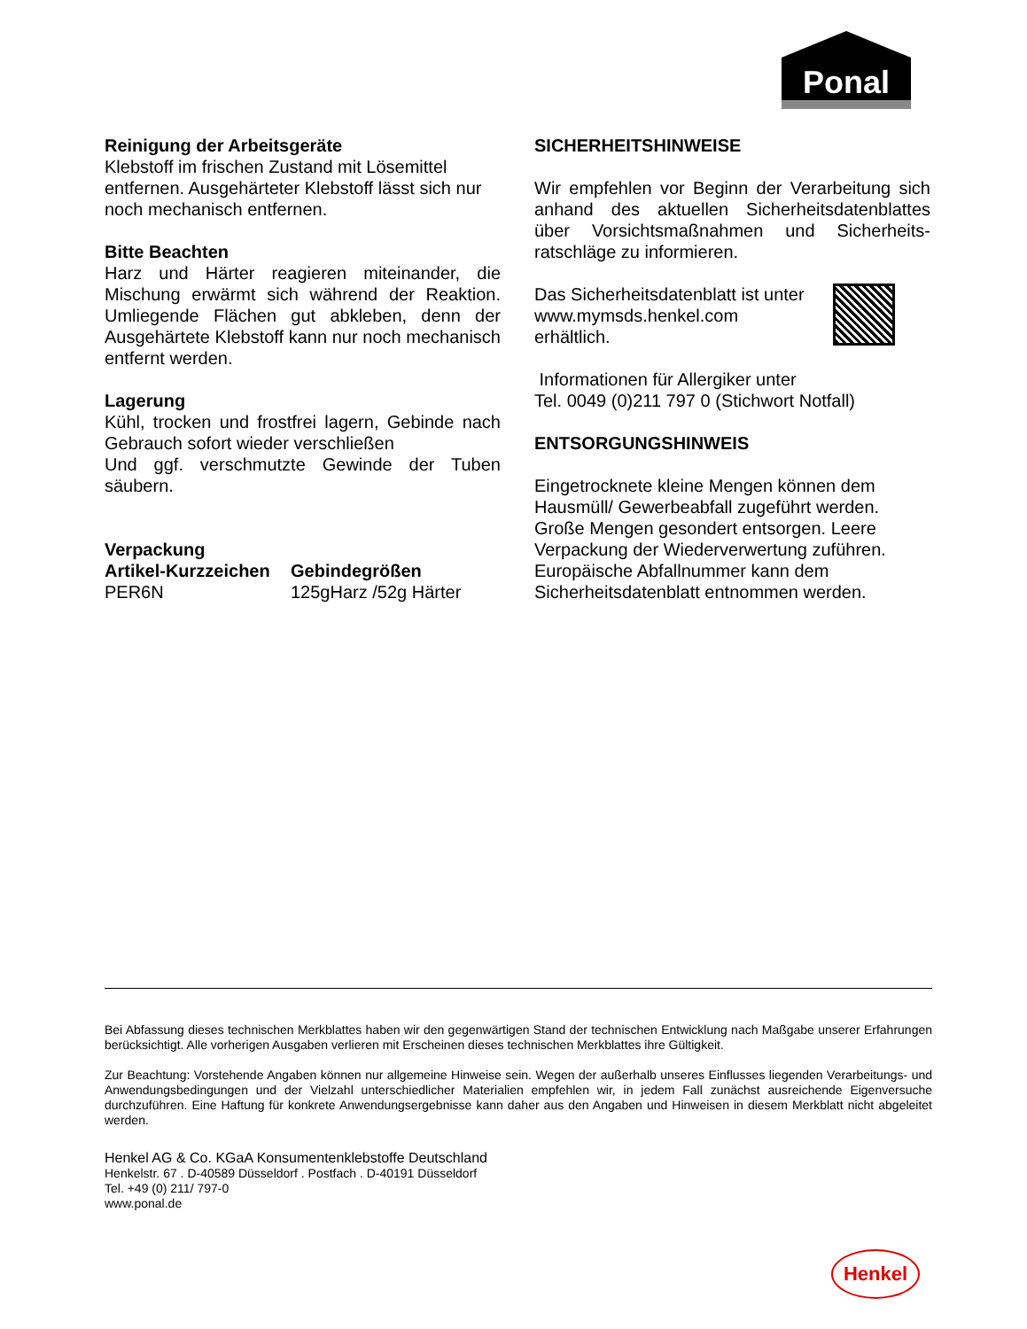Ponal
Reinigung der Arbeitsgeräte
Klebstoff im frischen Zustand mit Lösemittel entfernen. Ausgehärteter Klebstoff lässt sich nur noch mechanisch entfernen.
Bitte Beachten
Harz und Härter reagieren miteinander, die Mischung erwärmt sich während der Reaktion. Umliegende Flächen gut abkleben, denn der Ausgehärtete Klebstoff kann nur noch mechanisch entfernt werden.
Lagerung
Kühl, trocken und frostfrei lagern, Gebinde nach Gebrauch sofort wieder verschließen
Und ggf. verschmutzte Gewinde der Tuben säubern.
Verpackung
| Artikel-Kurzzeichen | Gebindegrößen |
| --- | --- |
| PER6N | 125gHarz /52g Härter |
SICHERHEITSHINWEISE
Wir empfehlen vor Beginn der Verarbeitung sich anhand des aktuellen Sicherheitsdatenblattes über Vorsichtsmaßnahmen und Sicherheits-ratschläge zu informieren.
Das Sicherheitsdatenblatt ist unter
www.mymsds.henkel.com
erhältlich.
Informationen für Allergiker unter
Tel. 0049 (0)211 797 0 (Stichwort Notfall)
ENTSORGUNGSHINWEIS
Eingetrocknete kleine Mengen können dem Hausmüll/ Gewerbeabfall zugeführt werden. Große Mengen gesondert entsorgen. Leere Verpackung der Wiederverwertung zuführen. Europäische Abfallnummer kann dem Sicherheitsdatenblatt entnommen werden.
Bei Abfassung dieses technischen Merkblattes haben wir den gegenwärtigen Stand der technischen Entwicklung nach Maßgabe unserer Erfahrungen berücksichtigt. Alle vorherigen Ausgaben verlieren mit Erscheinen dieses technischen Merkblattes ihre Gültigkeit.
Zur Beachtung: Vorstehende Angaben können nur allgemeine Hinweise sein. Wegen der außerhalb unseres Einflusses liegenden Verarbeitungs- und Anwendungsbedingungen und der Vielzahl unterschiedlicher Materialien empfehlen wir, in jedem Fall zunächst ausreichende Eigenversuche durchzuführen. Eine Haftung für konkrete Anwendungsergebnisse kann daher aus den Angaben und Hinweisen in diesem Merkblatt nicht abgeleitet werden.
Henkel AG & Co. KGaA Konsumentenklebstoffe Deutschland
Henkelstr. 67 . D-40589 Düsseldorf . Postfach . D-40191 Düsseldorf
Tel. +49 (0) 211/ 797-0
www.ponal.de
Henkel